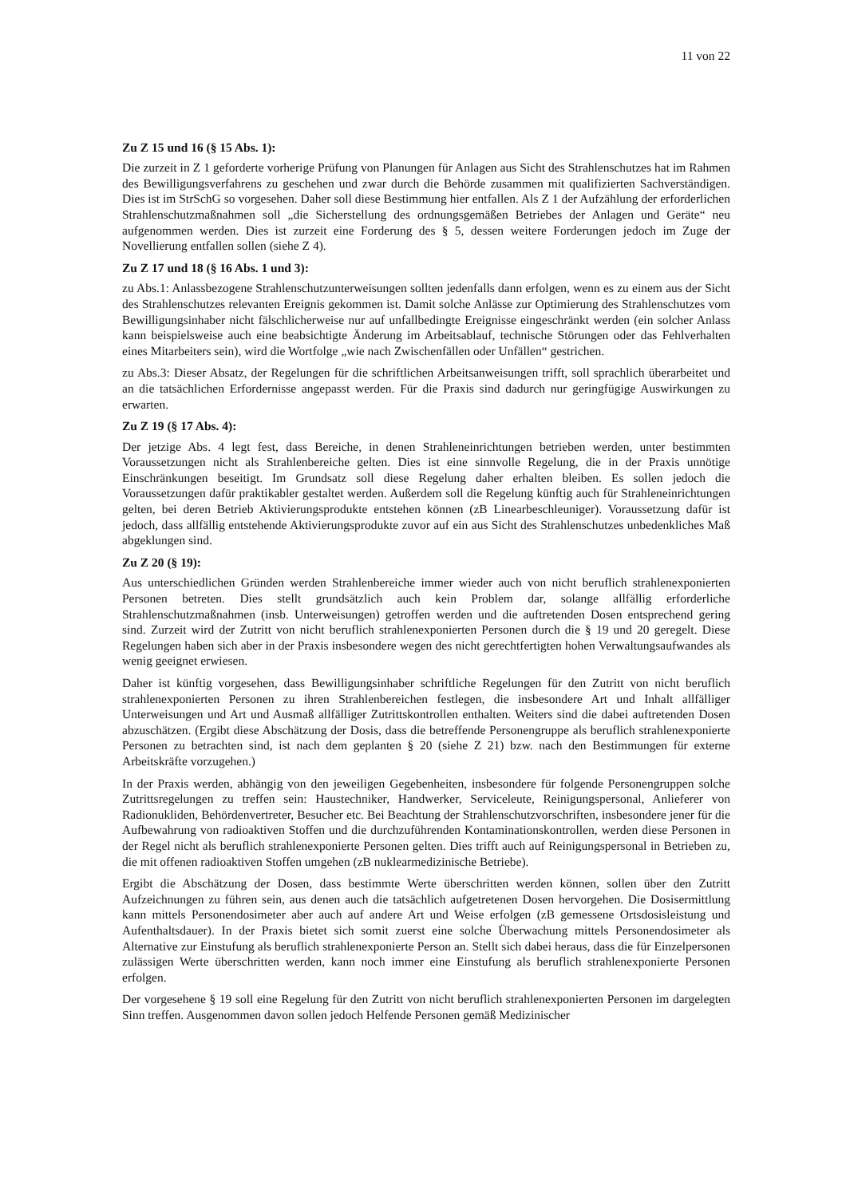11 von 22
Zu Z 15 und 16 (§ 15 Abs. 1):
Die zurzeit in Z 1 geforderte vorherige Prüfung von Planungen für Anlagen aus Sicht des Strahlenschutzes hat im Rahmen des Bewilligungsverfahrens zu geschehen und zwar durch die Behörde zusammen mit qualifizierten Sachverständigen. Dies ist im StrSchG so vorgesehen. Daher soll diese Bestimmung hier entfallen. Als Z 1 der Aufzählung der erforderlichen Strahlenschutzmaßnahmen soll „die Sicherstellung des ordnungsgemäßen Betriebes der Anlagen und Geräte“ neu aufgenommen werden. Dies ist zurzeit eine Forderung des § 5, dessen weitere Forderungen jedoch im Zuge der Novellierung entfallen sollen (siehe Z 4).
Zu Z 17 und 18 (§ 16 Abs. 1 und 3):
zu Abs.1: Anlassbezogene Strahlenschutzunterweisungen sollten jedenfalls dann erfolgen, wenn es zu einem aus der Sicht des Strahlenschutzes relevanten Ereignis gekommen ist. Damit solche Anlässe zur Optimierung des Strahlenschutzes vom Bewilligungsinhaber nicht fälschlicherweise nur auf unfallbedingte Ereignisse eingeschränkt werden (ein solcher Anlass kann beispielsweise auch eine beabsichtigte Änderung im Arbeitsablauf, technische Störungen oder das Fehlverhalten eines Mitarbeiters sein), wird die Wortfolge „wie nach Zwischenfällen oder Unfällen“ gestrichen.
zu Abs.3: Dieser Absatz, der Regelungen für die schriftlichen Arbeitsanweisungen trifft, soll sprachlich überarbeitet und an die tatsächlichen Erfordernisse angepasst werden. Für die Praxis sind dadurch nur geringfügige Auswirkungen zu erwarten.
Zu Z 19 (§ 17 Abs. 4):
Der jetzige Abs. 4 legt fest, dass Bereiche, in denen Strahleneinrichtungen betrieben werden, unter bestimmten Voraussetzungen nicht als Strahlenbereiche gelten. Dies ist eine sinnvolle Regelung, die in der Praxis unnötige Einschränkungen beseitigt. Im Grundsatz soll diese Regelung daher erhalten bleiben. Es sollen jedoch die Voraussetzungen dafür praktikabler gestaltet werden. Außerdem soll die Regelung künftig auch für Strahleneinrichtungen gelten, bei deren Betrieb Aktivierungsprodukte entstehen können (zB Linearbeschleuniger). Voraussetzung dafür ist jedoch, dass allfällig entstehende Aktivierungsprodukte zuvor auf ein aus Sicht des Strahlenschutzes unbedenkliches Maß abgeklungen sind.
Zu Z 20 (§ 19):
Aus unterschiedlichen Gründen werden Strahlenbereiche immer wieder auch von nicht beruflich strahlenexponierten Personen betreten. Dies stellt grundsätzlich auch kein Problem dar, solange allfällig erforderliche Strahlenschutzmaßnahmen (insb. Unterweisungen) getroffen werden und die auftretenden Dosen entsprechend gering sind. Zurzeit wird der Zutritt von nicht beruflich strahlenexponierten Personen durch die § 19 und 20 geregelt. Diese Regelungen haben sich aber in der Praxis insbesondere wegen des nicht gerechtfertigten hohen Verwaltungsaufwandes als wenig geeignet erwiesen.
Daher ist künftig vorgesehen, dass Bewilligungsinhaber schriftliche Regelungen für den Zutritt von nicht beruflich strahlenexponierten Personen zu ihren Strahlenbereichen festlegen, die insbesondere Art und Inhalt allfälliger Unterweisungen und Art und Ausmaß allfälliger Zutrittskontrollen enthalten. Weiters sind die dabei auftretenden Dosen abzuschätzen. (Ergibt diese Abschätzung der Dosis, dass die betreffende Personengruppe als beruflich strahlenexponierte Personen zu betrachten sind, ist nach dem geplanten § 20 (siehe Z 21) bzw. nach den Bestimmungen für externe Arbeitskräfte vorzugehen.)
In der Praxis werden, abhängig von den jeweiligen Gegebenheiten, insbesondere für folgende Personengruppen solche Zutrittsregelungen zu treffen sein: Haustechniker, Handwerker, Serviceleute, Reinigungspersonal, Anlieferer von Radionukliden, Behördenvertreter, Besucher etc. Bei Beachtung der Strahlenschutzvorschriften, insbesondere jener für die Aufbewahrung von radioaktiven Stoffen und die durchzuführenden Kontaminationskontrollen, werden diese Personen in der Regel nicht als beruflich strahlenexponierte Personen gelten. Dies trifft auch auf Reinigungspersonal in Betrieben zu, die mit offenen radioaktiven Stoffen umgehen (zB nuklearmedizinische Betriebe).
Ergibt die Abschätzung der Dosen, dass bestimmte Werte überschritten werden können, sollen über den Zutritt Aufzeichnungen zu führen sein, aus denen auch die tatsächlich aufgetretenen Dosen hervorgehen. Die Dosisermittlung kann mittels Personendosimeter aber auch auf andere Art und Weise erfolgen (zB gemessene Ortsdosisleistung und Aufenthaltsdauer). In der Praxis bietet sich somit zuerst eine solche Überwachung mittels Personendosimeter als Alternative zur Einstufung als beruflich strahlenexponierte Person an. Stellt sich dabei heraus, dass die für Einzelpersonen zulässigen Werte überschritten werden, kann noch immer eine Einstufung als beruflich strahlenexponierte Personen erfolgen.
Der vorgesehene § 19 soll eine Regelung für den Zutritt von nicht beruflich strahlenexponierten Personen im dargelegten Sinn treffen. Ausgenommen davon sollen jedoch Helfende Personen gemäß Medizinischer